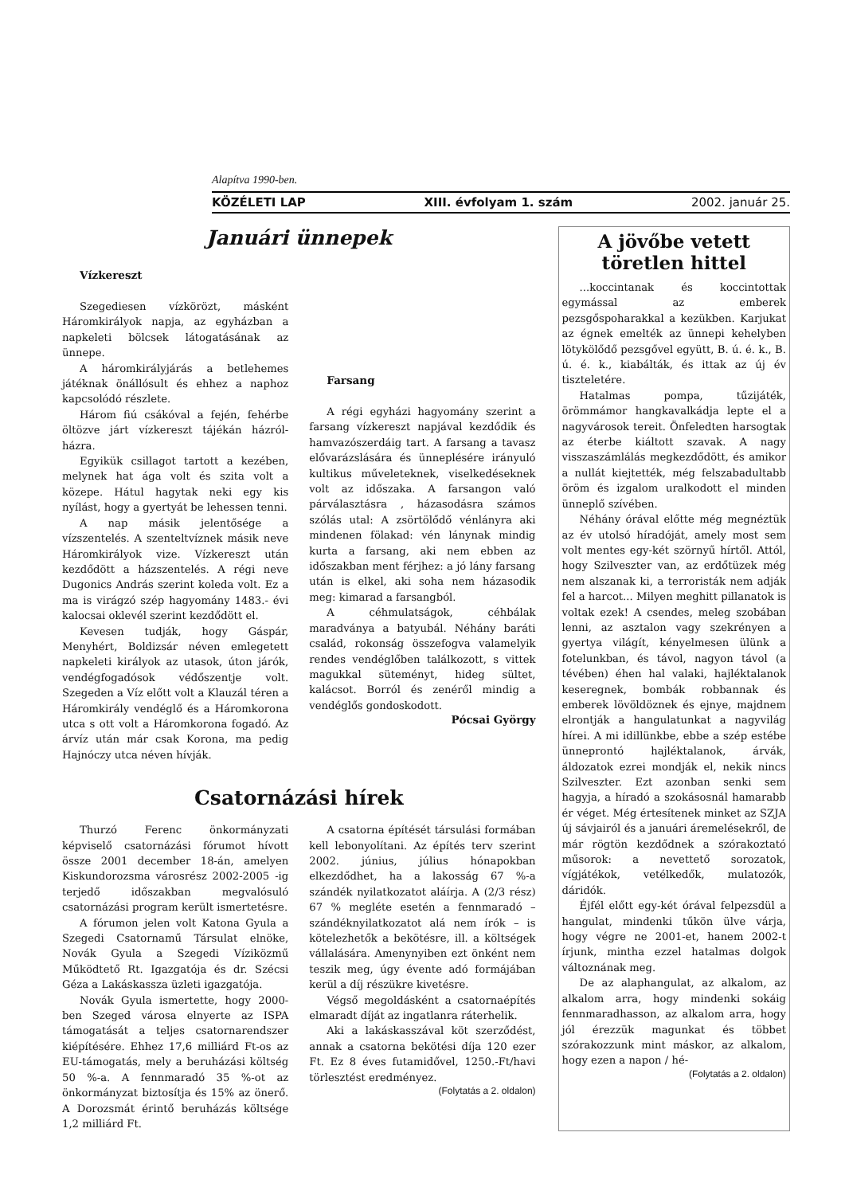Alapítva 1990-ben.
KÖZÉLETI LAP XIII. évfolyam 1. szám 2002. január 25.
Januári ünnepek
Vízkereszt
Szegediesen vízkörözt, másként Háromkirályok napja, az egyházban a napkeleti bölcsek látogatásának az ünnepe.
A háromkirályjárás a betlehemes játéknak önállósult és ehhez a naphoz kapcsolódó részlete.
Három fiú csákóval a fején, fehérbe öltözve járt vízkereszt tájékán házról-házra.
Egyikük csillagot tartott a kezében, melynek hat ága volt és szita volt a közepe. Hátul hagytak neki egy kis nyílást, hogy a gyertyát be lehessen tenni.
A nap másik jelentősége a vízszentelés. A szenteltvíznek másik neve Háromkirályok vize. Vízkereszt után kezdődött a házszentelés. A régi neve Dugonics András szerint koleda volt. Ez a ma is virágzó szép hagyomány 1483.- évi kalocsai oklevél szerint kezdődött el.
Kevesen tudják, hogy Gáspár, Menyhért, Boldizsár néven emlegetett napkeleti királyok az utasok, úton járók, vendégfogadósok védőszentje volt. Szegeden a Víz előtt volt a Klauzál téren a Háromkirály vendéglő és a Háromkorona utca s ott volt a Háromkorona fogadó. Az árvíz után már csak Korona, ma pedig Hajnóczy utca néven hívják.
Farsang
A régi egyházi hagyomány szerint a farsang vízkereszt napjával kezdődik és hamvazószerdáig tart. A farsang a tavasz elővarázslására és ünneplésére irányuló kultikus műveleteknek, viselkedéseknek volt az időszaka. A farsangon való párválasztásra , házasodásra számos szólás utal: A zsörtölődő vénlányra aki mindenen fölakad: vén lánynak mindig kurta a farsang, aki nem ebben az időszakban ment férjhez: a jó lány farsang után is elkel, aki soha nem házasodik meg: kimarad a farsangból.
A céhmulatságok, céhbálak maradványa a batyubál. Néhány baráti család, rokonság összefogva valamelyik rendes vendéglőben találkozott, s vittek magukkal süteményt, hideg sültet, kalácsot. Borról és zenéről mindig a vendéglős gondoskodott.
Pócsai György
Csatornázási hírek
Thurzó Ferenc önkormányzati képviselő csatornázási fórumot hívott össze 2001 december 18-án, amelyen Kiskundorozsma városrész 2002-2005 -ig terjedő időszakban megvalósuló csatornázási program került ismertetésre.
A fórumon jelen volt Katona Gyula a Szegedi Csatornamű Társulat elnöke, Novák Gyula a Szegedi Víziközmű Működtető Rt. Igazgatója és dr. Szécsi Géza a Lakáskassza üzleti igazgatója.
Novák Gyula ismertette, hogy 2000-ben Szeged városa elnyerte az ISPA támogatását a teljes csatornarendszer kiépítésére. Ehhez 17,6 milliárd Ft-os az EU-támogatás, mely a beruházási költség 50 %-a. A fennmaradó 35 %-ot az önkormányzat biztosítja és 15% az önerő. A Dorozsmát érintő beruházás költsége 1,2 milliárd Ft.
A csatorna építését társulási formában kell lebonyolítani. Az építés terv szerint 2002. június, július hónapokban elkezdődhet, ha a lakosság 67 %-a szándék nyilatkozatot aláírja. A (2/3 rész) 67 % megléte esetén a fennmaradó – szándéknyilatkozatot alá nem írók – is kötelezhetők a bekötésre, ill. a költségek vállalására. Amenynyiben ezt önként nem teszik meg, úgy évente adó formájában kerül a díj részükre kivetésre.
Végső megoldásként a csatornaépítés elmaradt díját az ingatlanra ráterhelik.
Aki a lakáskasszával köt szerződést, annak a csatorna bekötési díja 120 ezer Ft. Ez 8 éves futamidővel, 1250.-Ft/havi törlesztést eredményez.
(Folytatás a 2. oldalon)
A jövőbe vetett töretlen hittel
...koccintanak és koccintottak egymással az emberek pezsgőspoharakkal a kezükben. Karjukat az égnek emelték az ünnepi kehelyben lötykölődő pezsgővel együtt, B. ú. é. k., B. ú. é. k., kiabálták, és ittak az új év tiszteletére.
Hatalmas pompa, tűzijáték, örömmámor hangkavalkádja lepte el a nagyvárosok tereit. Önfeledten harsogtak az éterbe kiáltott szavak. A nagy visszaszámlálás megkezdődött, és amikor a nullát kiejtették, még felszabadultabb öröm és izgalom uralkodott el minden ünneplő szívében.
Néhány órával előtte még megnéztük az év utolsó híradóját, amely most sem volt mentes egy-két szörnyű hírtől. Attól, hogy Szilveszter van, az erdőtüzek még nem alszanak ki, a terroristák nem adják fel a harcot... Milyen meghitt pillanatok is voltak ezek! A csendes, meleg szobában lenni, az asztalon vagy szekrényen a gyertya világít, kényelmesen ülünk a fotelunkban, és távol, nagyon távol (a tévében) éhen hal valaki, hajléktalanok keseregnek, bombák robbannak és emberek lövöldöznek és ejnye, majdnem elrontják a hangulatunkat a nagyvilág hírei. A mi idillünkbe, ebbe a szép estébe ünneprontó hajléktalanok, árvák, áldozatok ezrei mondják el, nekik nincs Szilveszter. Ezt azonban senki sem hagyja, a híradó a szokásosnál hamarabb ér véget. Még értesítenek minket az SZJA új sávjairól és a januári áremelésekről, de már rögtön kezdődnek a szórakoztató műsorok: a nevettető sorozatok, vígjátékok, vetélkedők, mulatozók, dáridók.
Éjfél előtt egy-két órával felpezsdül a hangulat, mindenki tűkön ülve várja, hogy végre ne 2001-et, hanem 2002-t írjunk, mintha ezzel hatalmas dolgok változnának meg.
De az alaphangulat, az alkalom, az alkalom arra, hogy mindenki sokáig fennmaradhasson, az alkalom arra, hogy jól érezzük magunkat és többet szórakozzunk mint máskor, az alkalom, hogy ezen a napon / hé-
(Folytatás a 2. oldalon)